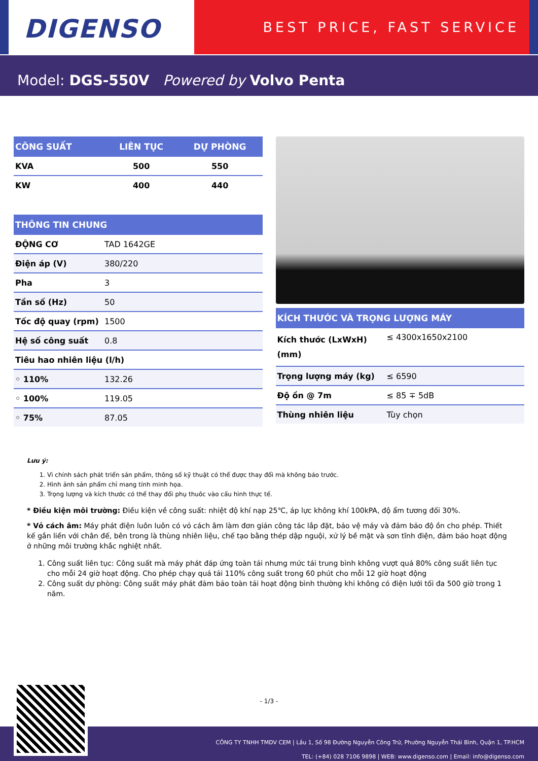DIGENSO
BEST PRICE, FAST SERVICE
Model: DGS-550V Powered by Volvo Penta
| CÔNG SUẤT | LIÊN TỤC | DỰ PHÒNG |
| --- | --- | --- |
| KVA | 500 | 550 |
| KW | 400 | 440 |
| THÔNG TIN CHUNG | |
| --- | --- |
| ĐỘNG CƠ | TAD 1642GE |
| Điện áp (V) | 380/220 |
| Pha | 3 |
| Tần số (Hz) | 50 |
| Tốc độ quay (rpm) | 1500 |
| Hệ số công suất | 0.8 |
| Tiêu hao nhiên liệu (l/h) | |
| ◦ 110% | 132.26 |
| ◦ 100% | 119.05 |
| ◦ 75% | 87.05 |
| KÍCH THƯỚC VÀ TRỌNG LƯỢNG MÁY | |
| --- | --- |
| Kích thước (LxWxH) (mm) | ≤ 4300x1650x2100 |
| Trọng lượng máy (kg) | ≤ 6590 |
| Độ ồn @ 7m | ≤ 85 ∓ 5dB |
| Thùng nhiên liệu | Tùy chọn |
Lưu ý:
1. Vì chính sách phát triển sản phẩm, thông số kỹ thuật có thể được thay đổi mà không báo trước.
2. Hình ảnh sản phẩm chỉ mang tính minh họa.
3. Trọng lượng và kích thước có thể thay đổi phụ thuôc vào cấu hình thực tế.
* Điều kiện môi trường: Điều kiện về công suất: nhiệt độ khí nạp 25℃, áp lực không khí 100kPA, độ ẩm tương đối 30%.
* Vỏ cách âm: Máy phát điện luôn luôn có vỏ cách âm làm đơn giản công tác lắp đặt, bảo vệ máy và đảm bảo độ ồn cho phép. Thiết kế gắn liền với chân đế, bên trong là thùng nhiên liệu, chế tạo bằng thép dập nguội, xử lý bề mặt và sơn tĩnh điện, đảm bảo hoạt động ở những môi trường khắc nghiệt nhất.
1. Công suất liên tục: Công suất mà máy phát đáp ứng toàn tải nhưng mức tải trung bình không vượt quá 80% công suất liên tục cho mỗi 24 giờ hoạt động. Cho phép chạy quá tải 110% công suất trong 60 phút cho mỗi 12 giờ hoạt động
2. Công suất dự phòng: Công suất máy phát đảm bảo toàn tải hoạt động bình thường khi không có điện lưới tối đa 500 giờ trong 1 năm.
- 1/3 -
CÔNG TY TNHH TMDV CEM | Lầu 1, Số 98 Đường Nguyễn Công Trứ, Phường Nguyễn Thái Bình, Quận 1, TP.HCM
TEL: (+84) 028 7106 9898 | WEB: www.digenso.com | Email: info@digenso.com